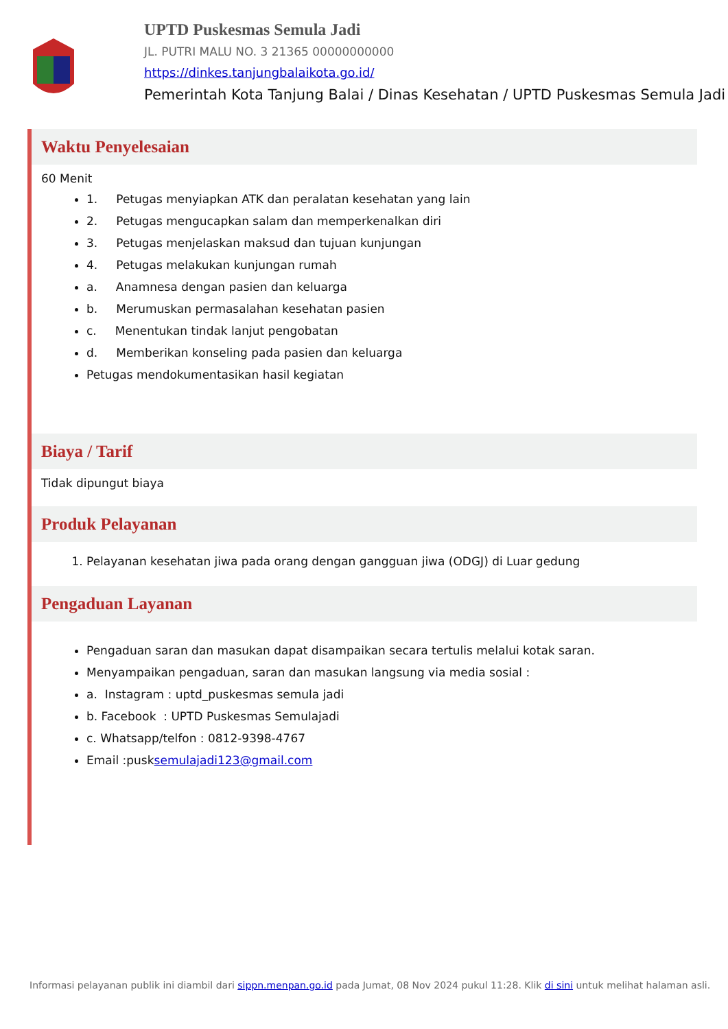UPTD Puskesmas Semula Jadi
JL. PUTRI MALU NO. 3 21365 00000000000
https://dinkes.tanjungbalaikota.go.id/
Pemerintah Kota Tanjung Balai / Dinas Kesehatan / UPTD Puskesmas Semula Jadi
Waktu Penyelesaian
60 Menit
1. Petugas menyiapkan ATK dan peralatan kesehatan yang lain
2. Petugas mengucapkan salam dan memperkenalkan diri
3. Petugas menjelaskan maksud dan tujuan kunjungan
4. Petugas melakukan kunjungan rumah
a. Anamnesa dengan pasien dan keluarga
b. Merumuskan permasalahan kesehatan pasien
c. Menentukan tindak lanjut pengobatan
d. Memberikan konseling pada pasien dan keluarga
Petugas mendokumentasikan hasil kegiatan
Biaya / Tarif
Tidak dipungut biaya
Produk Pelayanan
1. Pelayanan kesehatan jiwa pada orang dengan gangguan jiwa (ODGJ) di Luar gedung
Pengaduan Layanan
Pengaduan saran dan masukan dapat disampaikan secara tertulis melalui kotak saran.
Menyampaikan pengaduan, saran dan masukan langsung via media sosial :
a. Instagram : uptd_puskesmas semula jadi
b. Facebook : UPTD Puskesmas Semulajadi
c. Whatsapp/telfon : 0812-9398-4767
Email :pusksemulajadi123@gmail.com
Informasi pelayanan publik ini diambil dari sippn.menpan.go.id pada Jumat, 08 Nov 2024 pukul 11:28. Klik di sini untuk melihat halaman asli.